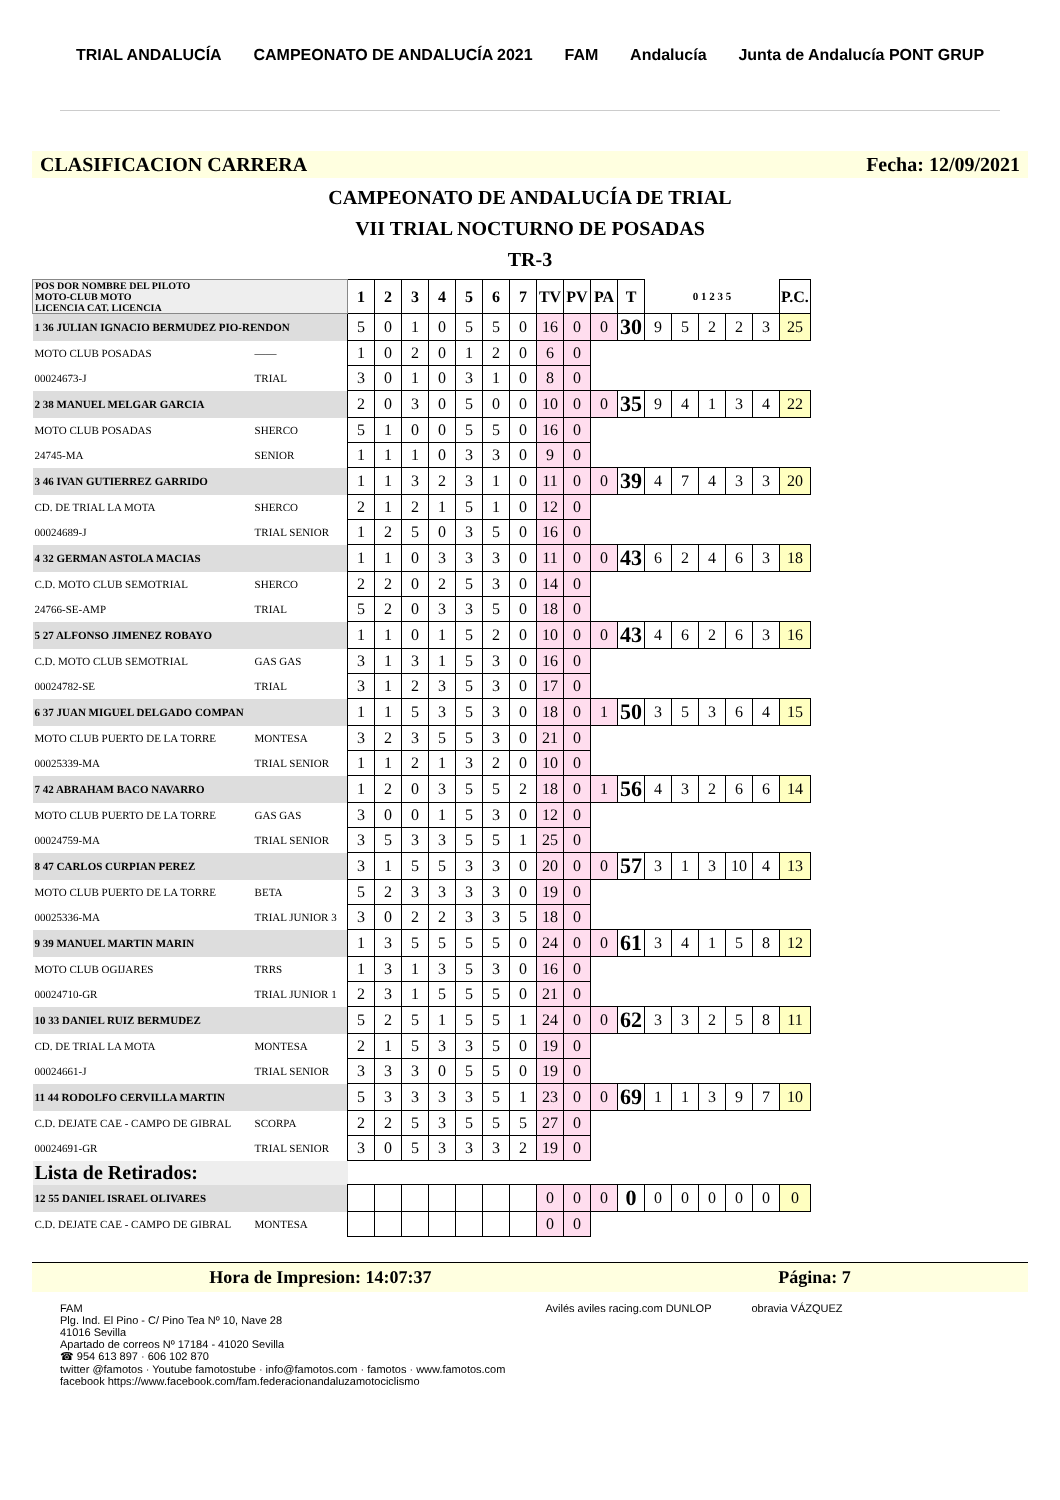TRIAL ANDALUCÍA CAMPEONATO DE ANDALUCÍA 2021 FAM Andalucía Junta de Andalucía PONT GRUP
CLASIFICACION CARRERA Fecha: 12/09/2021
CAMPEONATO DE ANDALUCÍA DE TRIAL
VII TRIAL NOCTURNO DE POSADAS
TR-3
| POS DOR NOMBRE DEL PILOTO MOTO-CLUB MOTO LICENCIA CAT. LICENCIA | | 1 | 2 | 3 | 4 | 5 | 6 | 7 | TV | PV | PA | T | 0 1 2 3 5 | | | | | P.C. |
| 1 36 JULIAN IGNACIO BERMUDEZ PIO-RENDON | | 5 | 0 | 1 | 0 | 5 | 5 | 0 | 16 | 0 | 0 | 30 | 9 | 5 | 2 | 2 | 3 | 25 |
| MOTO CLUB POSADAS | —— | 1 | 0 | 2 | 0 | 1 | 2 | 0 | 6 | 0 | | | | | | | | |
| 00024673-J | TRIAL | 3 | 0 | 1 | 0 | 3 | 1 | 0 | 8 | 0 | | | | | | | | |
| 2 38 MANUEL MELGAR GARCIA | | 2 | 0 | 3 | 0 | 5 | 0 | 0 | 10 | 0 | 0 | 35 | 9 | 4 | 1 | 3 | 4 | 22 |
| MOTO CLUB POSADAS | SHERCO | 5 | 1 | 0 | 0 | 5 | 5 | 0 | 16 | 0 | | | | | | | | |
| 24745-MA | SENIOR | 1 | 1 | 1 | 0 | 3 | 3 | 0 | 9 | 0 | | | | | | | | |
| 3 46 IVAN GUTIERREZ GARRIDO | | 1 | 1 | 3 | 2 | 3 | 1 | 0 | 11 | 0 | 0 | 39 | 4 | 7 | 4 | 3 | 3 | 20 |
| CD. DE TRIAL LA MOTA | SHERCO | 2 | 1 | 2 | 1 | 5 | 1 | 0 | 12 | 0 | | | | | | | | |
| 00024689-J | TRIAL SENIOR | 1 | 2 | 5 | 0 | 3 | 5 | 0 | 16 | 0 | | | | | | | | |
| 4 32 GERMAN ASTOLA MACIAS | | 1 | 1 | 0 | 3 | 3 | 3 | 0 | 11 | 0 | 0 | 43 | 6 | 2 | 4 | 6 | 3 | 18 |
| C.D. MOTO CLUB SEMOTRIAL | SHERCO | 2 | 2 | 0 | 2 | 5 | 3 | 0 | 14 | 0 | | | | | | | | |
| 24766-SE-AMP | TRIAL | 5 | 2 | 0 | 3 | 3 | 5 | 0 | 18 | 0 | | | | | | | | |
| 5 27 ALFONSO JIMENEZ ROBAYO | | 1 | 1 | 0 | 1 | 5 | 2 | 0 | 10 | 0 | 0 | 43 | 4 | 6 | 2 | 6 | 3 | 16 |
| C.D. MOTO CLUB SEMOTRIAL | GAS GAS | 3 | 1 | 3 | 1 | 5 | 3 | 0 | 16 | 0 | | | | | | | | |
| 00024782-SE | TRIAL | 3 | 1 | 2 | 3 | 5 | 3 | 0 | 17 | 0 | | | | | | | | |
| 6 37 JUAN MIGUEL DELGADO COMPAN | | 1 | 1 | 5 | 3 | 5 | 3 | 0 | 18 | 0 | 1 | 50 | 3 | 5 | 3 | 6 | 4 | 15 |
| MOTO CLUB PUERTO DE LA TORRE | MONTESA | 3 | 2 | 3 | 5 | 5 | 3 | 0 | 21 | 0 | | | | | | | | |
| 00025339-MA | TRIAL SENIOR | 1 | 1 | 2 | 1 | 3 | 2 | 0 | 10 | 0 | | | | | | | | |
| 7 42 ABRAHAM BACO NAVARRO | | 1 | 2 | 0 | 3 | 5 | 5 | 2 | 18 | 0 | 1 | 56 | 4 | 3 | 2 | 6 | 6 | 14 |
| MOTO CLUB PUERTO DE LA TORRE | GAS GAS | 3 | 0 | 0 | 1 | 5 | 3 | 0 | 12 | 0 | | | | | | | | |
| 00024759-MA | TRIAL SENIOR | 3 | 5 | 3 | 3 | 5 | 5 | 1 | 25 | 0 | | | | | | | | |
| 8 47 CARLOS CURPIAN PEREZ | | 3 | 1 | 5 | 5 | 3 | 3 | 0 | 20 | 0 | 0 | 57 | 3 | 1 | 3 | 10 | 4 | 13 |
| MOTO CLUB PUERTO DE LA TORRE | BETA | 5 | 2 | 3 | 3 | 3 | 3 | 0 | 19 | 0 | | | | | | | | |
| 00025336-MA | TRIAL JUNIOR 3 | 3 | 0 | 2 | 2 | 3 | 3 | 5 | 18 | 0 | | | | | | | | |
| 9 39 MANUEL MARTIN MARIN | | 1 | 3 | 5 | 5 | 5 | 5 | 0 | 24 | 0 | 0 | 61 | 3 | 4 | 1 | 5 | 8 | 12 |
| MOTO CLUB OGIJARES | TRRS | 1 | 3 | 1 | 3 | 5 | 3 | 0 | 16 | 0 | | | | | | | | |
| 00024710-GR | TRIAL JUNIOR 1 | 2 | 3 | 1 | 5 | 5 | 5 | 0 | 21 | 0 | | | | | | | | |
| 10 33 DANIEL RUIZ BERMUDEZ | | 5 | 2 | 5 | 1 | 5 | 5 | 1 | 24 | 0 | 0 | 62 | 3 | 3 | 2 | 5 | 8 | 11 |
| CD. DE TRIAL LA MOTA | MONTESA | 2 | 1 | 5 | 3 | 3 | 5 | 0 | 19 | 0 | | | | | | | | |
| 00024661-J | TRIAL SENIOR | 3 | 3 | 3 | 0 | 5 | 5 | 0 | 19 | 0 | | | | | | | | |
| 11 44 RODOLFO CERVILLA MARTIN | | 5 | 3 | 3 | 3 | 3 | 5 | 1 | 23 | 0 | 0 | 69 | 1 | 1 | 3 | 9 | 7 | 10 |
| C.D. DEJATE CAE - CAMPO DE GIBRAL | SCORPA | 2 | 2 | 5 | 3 | 5 | 5 | 5 | 27 | 0 | | | | | | | | |
| 00024691-GR | TRIAL SENIOR | 3 | 0 | 5 | 3 | 3 | 3 | 2 | 19 | 0 | | | | | | | | |
| Lista de Retirados: | | | | | | | | | | | | | | | | | | |
| 12 55 DANIEL ISRAEL OLIVARES | | | | | | | | | 0 | 0 | 0 | 0 | 0 | 0 | 0 | 0 | 0 | 0 |
| C.D. DEJATE CAE - CAMPO DE GIBRAL | MONTESA | | | | | | | | 0 | 0 | | | | | | | | |
Hora de Impresion: 14:07:37 Página: 7
FAM
Plg. Ind. El Pino - C/ Pino Tea Nº 10, Nave 28
41016 Sevilla
Apartado de correos Nº 17184 - 41020 Sevilla
☎ 954 613 897 · 606 102 870
twitter @famotos · Youtube famotostube · info@famotos.com · famotos · www.famotos.com
facebook https://www.facebook.com/fam.federacionandaluzamotociclismo
Avilés aviles racing.com DUNLOP
obravia VÁZQUEZ